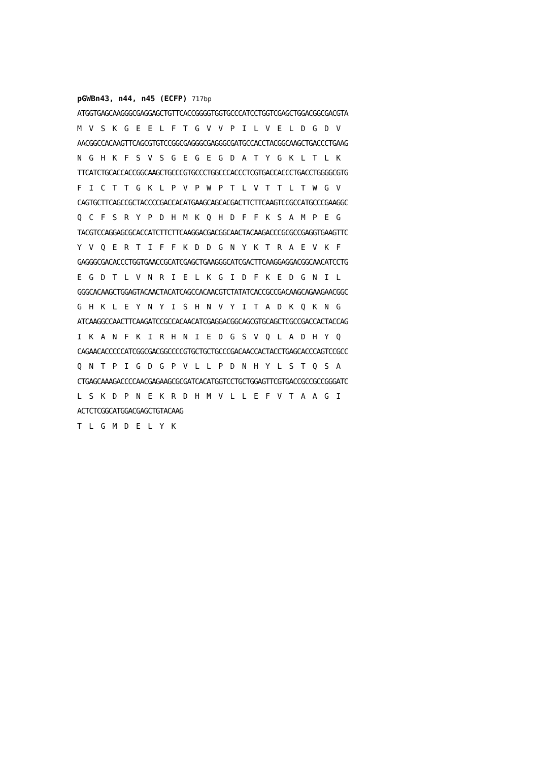pGWBn43, n44, n45 (ECFP) 717bp
ATGGTGAGCAAGGGCGAGGAGCTGTTCACCGGGGTGGTGCCCATCCTGGTCGAGCTGGACGGCGACGTA
M V S K G E E L F T G V V P I L V E L D G D V
AACGGCCACAAGTTCAGCGTGTCCGGCGAGGGCGAGGGCGATGCCACCTACGGCAAGCTGACCCTGAAG
N G H K F S V S G E G E G D A T Y G K L T L K
TTCATCTGCACCACCGGCAAGCTGCCCGTGCCCTGGCCCACCCTCGTGACCACCCTGACCTGGGGCGTG
F I C T T G K L P V P W P T L V T T L T W G V
CAGTGCTTCAGCCGCTACCCCGACCACATGAAGCAGCACGACTTCTTCAAGTCCGCCATGCCCGAAGGC
Q C F S R Y P D H M K Q H D F F K S A M P E G
TACGTCCAGGAGCGCACCATCTTCTTCAAGGACGACGGCAACTACAAGACCCGCGCCGAGGTGAAGTTC
Y V Q E R T I F F K D D G N Y K T R A E V K F
GAGGGCGACACCCTGGTGAACCGCATCGAGCTGAAGGGCATCGACTTCAAGGAGGACGGCAACATCCTG
E G D T L V N R I E L K G I D F K E D G N I L
GGGCACAAGCTGGAGTACAACTACATCAGCCACAACGTCTATATCACCGCCGACAAGCAGAAGAACGGC
G H K L E Y N Y I S H N V Y I T A D K Q K N G
ATCAAGGCCAACTTCAAGATCCGCCACAACATCGAGGACGGCAGCGTGCAGCTCGCCGACCACTACCAG
I K A N F K I R H N I E D G S V Q L A D H Y Q
CAGAACACCCCCATCGGCGACGGCCCCGTGCTGCTGCCCGACAACCACTACCTGAGCACCCAGTCCGCC
Q N T P I G D G P V L L P D N H Y L S T Q S A
CTGAGCAAAGACCCCAACGAGAAGCGCGATCACATGGTCCTGCTGGAGTTCGTGACCGCCGCCGGGATC
L S K D P N E K R D H M V L L E F V T A A G I
ACTCTCGGCATGGACGAGCTGTACAAG
T L G M D E L Y K